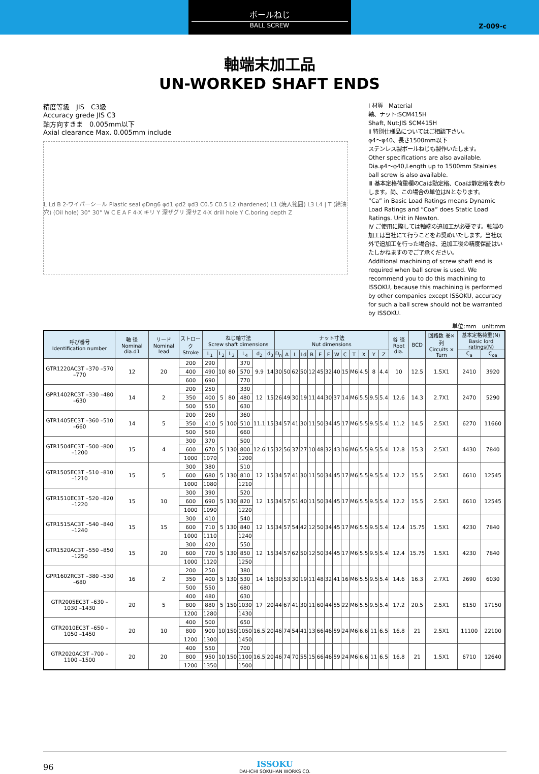ボールねじ
BALL SCREW
Z-009-c
軸端末加工品
UN-WORKED SHAFT ENDS
精度等級　JIS　C3級
Accuracy grede JIS C3
軸方向すきま　0.005mm以下
Axial clearance Max. 0.005mm include
L Ld B 2-ワイパーシール Plastic seal φDng6 φd1 φd2 φd3 C0.5 C0.5 L2 (hardened) L1 (焼入範囲) L3 L4 | T (給油穴) (Oil hole) 30° 30° W C E A F 4-X キリ Y 深ザグリ 深サZ 4-X drill hole Y C.boring depth Z
Ⅰ 材質　Material
軸、ナット:SCM415H
Shaft, Nut:JIS SCM415H
Ⅱ 特別仕様品についてはご相談下さい。
φ4〜φ40、長さ1500mm以下
ステンレス製ボールねじも製作いたします。
Other specifications are also available.
Dia.φ4〜φ40,Length up to 1500mm Stainles ball screw is also available.
Ⅲ 基本定格荷重欄のCaは動定格、Coaは静定格を表わします。尚、この場合の単位はNとなります。
“Ca” in Basic Load Ratings means Dynamic Load Ratings and “Coa” does Static Load Ratings. Unit in Newton.
Ⅳ ご使用に際しては軸端の追加工が必要です。軸端の加工は当社にて行うことをお奨めいたします。当社以外で追加工を行った場合は、追加工後の精度保証はいたしかねますのでご了承ください。
Additional machining of screw shaft end is required when ball screw is used. We recommend you to do this machining to ISSOKU, because this machining is performed by other companies except ISSOKU, accuracy for such a ball screw should not be warranted by ISSOKU.
単位:mm　unit:mm
| 呼び番号 Identification number | 軸 径 Nominal dia.d1 | リード Nominal lead | ストローク Stroke | ねじ軸寸法 Screw shaft dimensions | | | | | | ナット寸法 Nut dimensions | | | | | | | | | | | | | 谷 径 Root dia. | BCD | 回路数 巻×列 Circuits × Turn | 基本定格荷重(N) Basic lord ratings(N) | |
| --- | --- | --- | --- | --- | --- | --- | --- | --- | --- | --- | --- | --- | --- | --- | --- | --- | --- | --- | --- | --- | --- | --- | --- | --- | --- | --- | --- |
| | | | | L<sub>1</sub> | L<sub>2</sub> | L<sub>3</sub> | L<sub>4</sub> | d<sub>2</sub> | d<sub>3</sub> | D<sub>n</sub> | A | L | Ld | B | E | F | W | C | T | X | Y | Z | | | | C<sub>a</sub> | C<sub>oa</sub> |
| GTR1220AC3T –370 –570 –770 | 12 | 20 | 200 | 290 | 10 | 80 | 370 | 9.9 | 14 | 30 | 50 | 62 | 50 | 12 | 45 | 32 | 40 | 15 | M6 | 4.5 | 8 | 4.4 | 10 | 12.5 | 1.5X1 | 2410 | 3920 |
| | | | 400 | 490 | | | 570 | | | | | | | | | | | | | | | | | | | | |
| | | | 600 | 690 | | | 770 | | | | | | | | | | | | | | | | | | | | |
| GPR1402RC3T –330 –480 –630 | 14 | 2 | 200 | 250 | 5 | 80 | 330 | 12 | 15 | 26 | 49 | 30 | 19 | 11 | 44 | 30 | 37 | 14 | M6 | 5.5 | 9.5 | 5.4 | 12.6 | 14.3 | 2.7X1 | 2470 | 5290 |
| | | | 350 | 400 | | | 480 | | | | | | | | | | | | | | | | | | | | |
| | | | 500 | 550 | | | 630 | | | | | | | | | | | | | | | | | | | | |
| GTR1405EC3T –360 –510 –660 | 14 | 5 | 200 | 260 | 5 | 100 | 360 | 11.1 | 15 | 34 | 57 | 41 | 30 | 11 | 50 | 34 | 45 | 17 | M6 | 5.5 | 9.5 | 5.4 | 11.2 | 14.5 | 2.5X1 | 6270 | 11660 |
| | | | 350 | 410 | | | 510 | | | | | | | | | | | | | | | | | | | | |
| | | | 500 | 560 | | | 660 | | | | | | | | | | | | | | | | | | | | |
| GTR1504EC3T –500 –800 –1200 | 15 | 4 | 300 | 370 | 5 | 130 | 500 | 12.6 | 15 | 32 | 56 | 37 | 27 | 10 | 48 | 32 | 43 | 16 | M6 | 5.5 | 9.5 | 5.4 | 12.8 | 15.3 | 2.5X1 | 4430 | 7840 |
| | | | 600 | 670 | | | 800 | | | | | | | | | | | | | | | | | | | | |
| | | | 1000 | 1070 | | | 1200 | | | | | | | | | | | | | | | | | | | | |
| GTR1505EC3T –510 –810 –1210 | 15 | 5 | 300 | 380 | 5 | 130 | 510 | 12 | 15 | 34 | 57 | 41 | 30 | 11 | 50 | 34 | 45 | 17 | M6 | 5.5 | 9.5 | 5.4 | 12.2 | 15.5 | 2.5X1 | 6610 | 12545 |
| | | | 600 | 680 | | | 810 | | | | | | | | | | | | | | | | | | | | |
| | | | 1000 | 1080 | | | 1210 | | | | | | | | | | | | | | | | | | | | |
| GTR1510EC3T –520 –820 –1220 | 15 | 10 | 300 | 390 | 5 | 130 | 520 | 12 | 15 | 34 | 57 | 51 | 40 | 11 | 50 | 34 | 45 | 17 | M6 | 5.5 | 9.5 | 5.4 | 12.2 | 15.5 | 2.5X1 | 6610 | 12545 |
| | | | 600 | 690 | | | 820 | | | | | | | | | | | | | | | | | | | | |
| | | | 1000 | 1090 | | | 1220 | | | | | | | | | | | | | | | | | | | | |
| GTR1515AC3T –540 –840 –1240 | 15 | 15 | 300 | 410 | 5 | 130 | 540 | 12 | 15 | 34 | 57 | 54 | 42 | 12 | 50 | 34 | 45 | 17 | M6 | 5.5 | 9.5 | 5.4 | 12.4 | 15.75 | 1.5X1 | 4230 | 7840 |
| | | | 600 | 710 | | | 840 | | | | | | | | | | | | | | | | | | | | |
| | | | 1000 | 1110 | | | 1240 | | | | | | | | | | | | | | | | | | | | |
| GTR1520AC3T –550 –850 –1250 | 15 | 20 | 300 | 420 | 5 | 130 | 550 | 12 | 15 | 34 | 57 | 62 | 50 | 12 | 50 | 34 | 45 | 17 | M6 | 5.5 | 9.5 | 5.4 | 12.4 | 15.75 | 1.5X1 | 4230 | 7840 |
| | | | 600 | 720 | | | 850 | | | | | | | | | | | | | | | | | | | | |
| | | | 1000 | 1120 | | | 1250 | | | | | | | | | | | | | | | | | | | | |
| GPR1602RC3T –380 –530 –680 | 16 | 2 | 200 | 250 | 5 | 130 | 380 | 14 | 16 | 30 | 53 | 30 | 19 | 11 | 48 | 32 | 41 | 16 | M6 | 5.5 | 9.5 | 5.4 | 14.6 | 16.3 | 2.7X1 | 2690 | 6030 |
| | | | 350 | 400 | | | 530 | | | | | | | | | | | | | | | | | | | | |
| | | | 500 | 550 | | | 680 | | | | | | | | | | | | | | | | | | | | |
| GTR2005EC3T –630 –1030 –1430 | 20 | 5 | 400 | 480 | 5 | 150 | 630 | 17 | 20 | 44 | 67 | 41 | 30 | 11 | 60 | 44 | 55 | 22 | M6 | 5.5 | 9.5 | 5.4 | 17.2 | 20.5 | 2.5X1 | 8150 | 17150 |
| | | | 800 | 880 | | | 1030 | | | | | | | | | | | | | | | | | | | | |
| | | | 1200 | 1280 | | | 1430 | | | | | | | | | | | | | | | | | | | | |
| GTR2010EC3T –650 –1050 –1450 | 20 | 10 | 400 | 500 | 10 | 150 | 650 | 16.5 | 20 | 46 | 74 | 54 | 41 | 13 | 66 | 46 | 59 | 24 | M6 | 6.6 | 11 | 6.5 | 16.8 | 21 | 2.5X1 | 11100 | 22100 |
| | | | 800 | 900 | | | 1050 | | | | | | | | | | | | | | | | | | | | |
| | | | 1200 | 1300 | | | 1450 | | | | | | | | | | | | | | | | | | | | |
| GTR2020AC3T –700 –1100 –1500 | 20 | 20 | 400 | 550 | 10 | 150 | 700 | 16.5 | 20 | 46 | 74 | 70 | 55 | 15 | 66 | 46 | 59 | 24 | M6 | 6.6 | 11 | 6.5 | 16.8 | 21 | 1.5X1 | 6710 | 12640 |
| | | | 800 | 950 | | | 1100 | | | | | | | | | | | | | | | | | | | | |
| | | | 1200 | 1350 | | | 1500 | | | | | | | | | | | | | | | | | | | | |
ISSOKU
DAI-ICHI SOKUHAN WORKS CO.
96